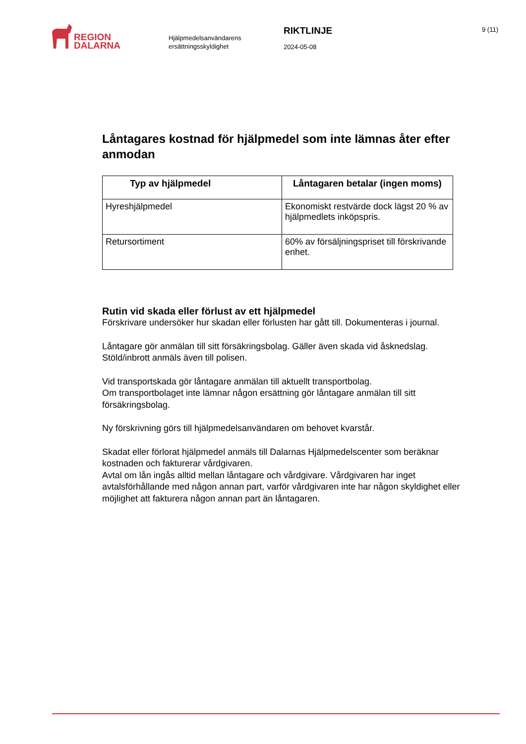REGION
DALARNA
Hjälpmedelsanvändarens ersättningsskyldighet
RIKTLINJE
2024-05-08
9 (11)
Låntagares kostnad för hjälpmedel som inte lämnas åter efter anmodan
| Typ av hjälpmedel | Låntagaren betalar (ingen moms) |
| --- | --- |
| Hyreshjälpmedel | Ekonomiskt restvärde dock lägst 20 % av hjälpmedlets inköpspris. |
| Retursortiment | 60% av försäljningspriset till förskrivande enhet. |
Rutin vid skada eller förlust av ett hjälpmedel
Förskrivare undersöker hur skadan eller förlusten har gått till. Dokumenteras i journal.
Låntagare gör anmälan till sitt försäkringsbolag. Gäller även skada vid åsknedslag. Stöld/inbrott anmäls även till polisen.
Vid transportskada gör låntagare anmälan till aktuellt transportbolag.
Om transportbolaget inte lämnar någon ersättning gör låntagare anmälan till sitt försäkringsbolag.
Ny förskrivning görs till hjälpmedelsanvändaren om behovet kvarstår.
Skadat eller förlorat hjälpmedel anmäls till Dalarnas Hjälpmedelscenter som beräknar kostnaden och fakturerar vårdgivaren.
Avtal om lån ingås alltid mellan låntagare och vårdgivare. Vårdgivaren har inget avtalsförhållande med någon annan part, varför vårdgivaren inte har någon skyldighet eller möjlighet att fakturera någon annan part än låntagaren.